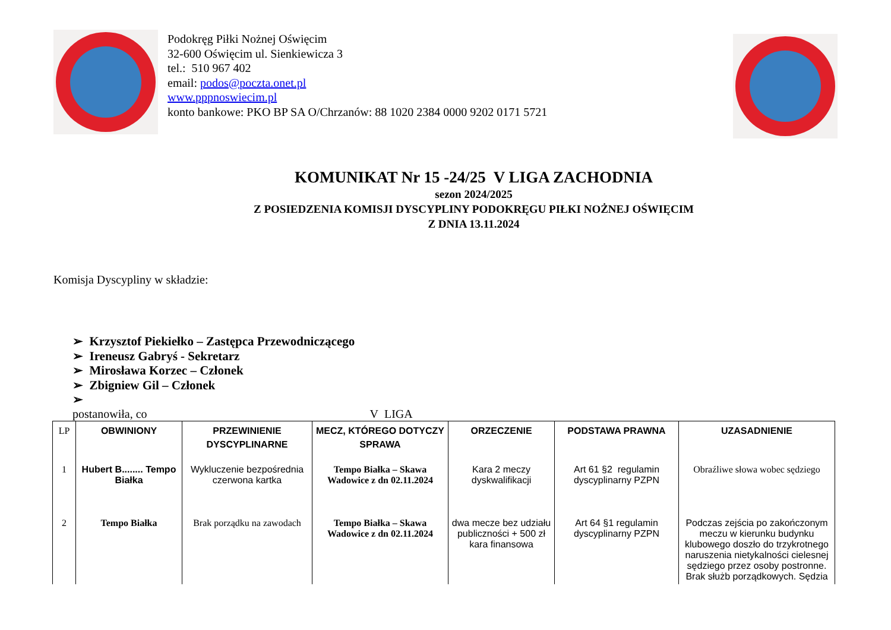Podokręg Piłki Nożnej Oświęcim
32-600 Oświęcim ul. Sienkiewicza 3
tel.: 510 967 402
email: podos@poczta.onet.pl
www.pppnoswiecim.pl
konto bankowe: PKO BP SA O/Chrzanów: 88 1020 2384 0000 9202 0171 5721
KOMUNIKAT Nr 15 -24/25 V LIGA ZACHODNIA
sezon 2024/2025
Z POSIEDZENIA KOMISJI DYSCYPLINY PODOKRĘGU PIŁKI NOŻNEJ OŚWIĘCIM
Z DNIA 13.11.2024
Komisja Dyscypliny w składzie:
➢ Krzysztof Piekiełko – Zastępca Przewodniczącego
➢ Ireneusz Gabryś - Sekretarz
➢ Mirosława Korzec – Członek
➢ Zbigniew Gil – Członek
➢
postanowiła, co V LIGA
| LP | OBWINIONY | PRZEWINIENIE DYSCYPLINARNE | MECZ, KTÓREGO DOTYCZY SPRAWA | ORZECZENIE | PODSTAWA PRAWNA | UZASADNIENIE |
| --- | --- | --- | --- | --- | --- | --- |
| 1 | Hubert B........ Tempo Białka | Wykluczenie bezpośrednia czerwona kartka | Tempo Białka – Skawa Wadowice z dn 02.11.2024 | Kara 2 meczy dyskwalifikacji | Art 61 §2 regulamin dyscyplinarny PZPN | Obraźliwe słowa wobec sędziego |
| 2 | Tempo Białka | Brak porządku na zawodach | Tempo Białka – Skawa Wadowice z dn 02.11.2024 | dwa mecze bez udziału publiczności + 500 zł kara finansowa | Art 64 §1 regulamin dyscyplinarny PZPN | Podczas zejścia po zakończonym meczu w kierunku budynku klubowego doszło do trzykrotnego naruszenia nietykalności cielesnej sędziego przez osoby postronne. Brak służb porządkowych. Sędzia |